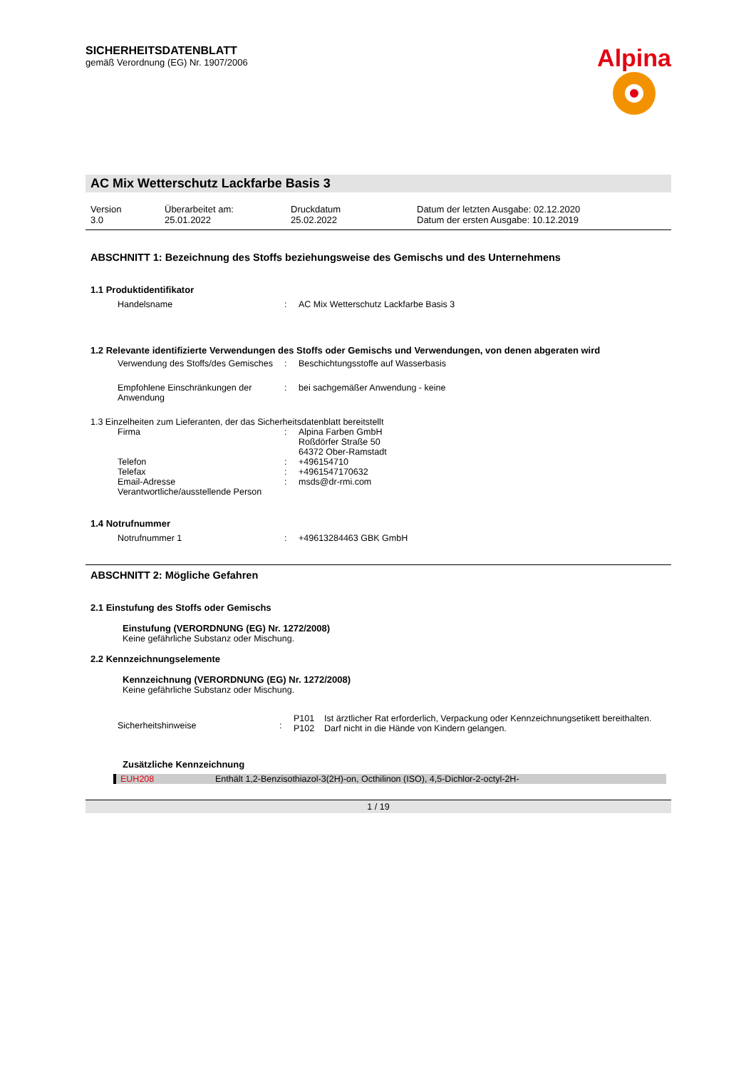SICHERHEITSDATENBLATT
gemäß Verordnung (EG) Nr. 1907/2006
Alpina
AC Mix Wetterschutz Lackfarbe Basis 3
Version
3.0
Überarbeitet am:
25.01.2022
Druckdatum
25.02.2022
Datum der letzten Ausgabe: 02.12.2020
Datum der ersten Ausgabe: 10.12.2019
ABSCHNITT 1: Bezeichnung des Stoffs beziehungsweise des Gemischs und des Unternehmens
1.1 Produktidentifikator
Handelsname : AC Mix Wetterschutz Lackfarbe Basis 3
1.2 Relevante identifizierte Verwendungen des Stoffs oder Gemischs und Verwendungen, von denen abgeraten wird
Verwendung des Stoffs/des Gemisches : Beschichtungsstoffe auf Wasserbasis
Empfohlene Einschränkungen der Anwendung
: bei sachgemäßer Anwendung - keine
1.3 Einzelheiten zum Lieferanten, der das Sicherheitsdatenblatt bereitstellt
Firma : Alpina Farben GmbH
Roßdörfer Straße 50
64372 Ober-Ramstadt
Telefon : +496154710
Telefax : +4961547170632
Email-Adresse Verantwortliche/ausstellende Person
: msds@dr-rmi.com
1.4 Notrufnummer
Notrufnummer 1 : +49613284463 GBK GmbH
ABSCHNITT 2: Mögliche Gefahren
2.1 Einstufung des Stoffs oder Gemischs
Einstufung (VERORDNUNG (EG) Nr. 1272/2008)
Keine gefährliche Substanz oder Mischung.
2.2 Kennzeichnungselemente
Kennzeichnung (VERORDNUNG (EG) Nr. 1272/2008)
Keine gefährliche Substanz oder Mischung.
Sicherheitshinweise :
P101 Ist ärztlicher Rat erforderlich, Verpackung oder Kennzeichnungsetikett bereithalten.
P102 Darf nicht in die Hände von Kindern gelangen.
Zusätzliche Kennzeichnung
EUH208 Enthält 1,2-Benzisothiazol-3(2H)-on, Octhilinon (ISO), 4,5-Dichlor-2-octyl-2H-
1 / 19